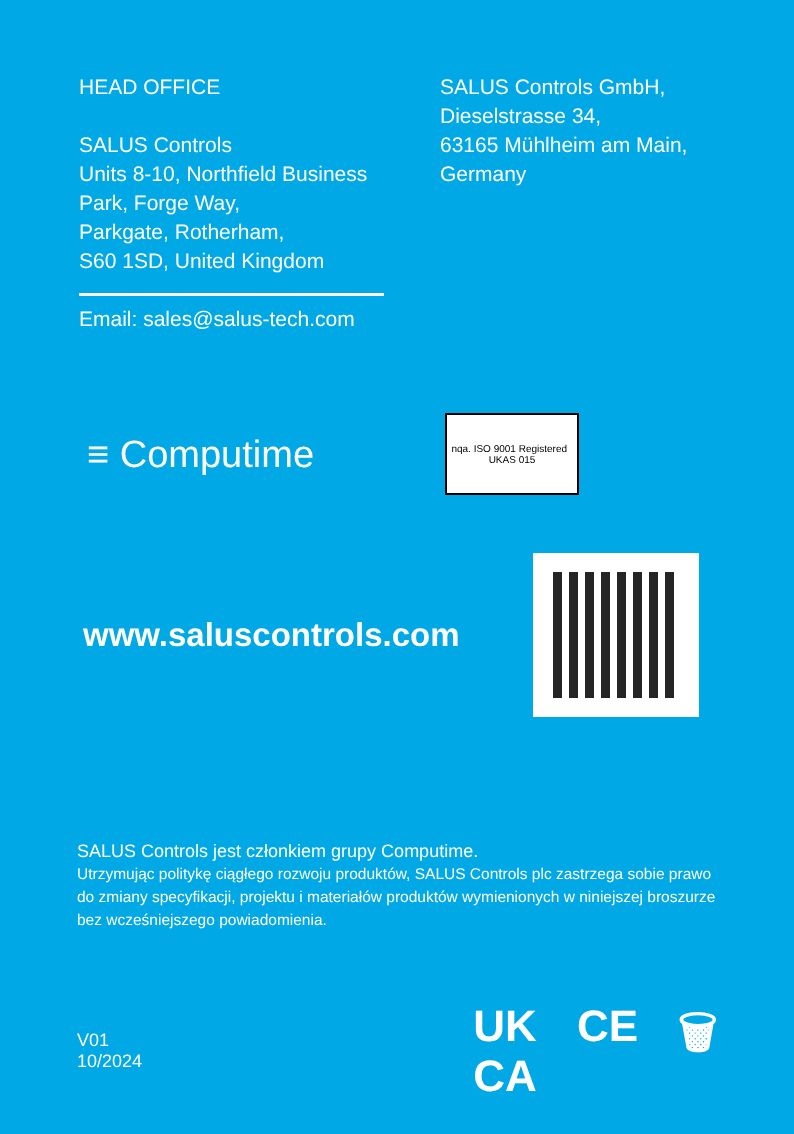HEAD OFFICE
SALUS Controls
Units 8-10, Northfield Business
Park, Forge Way,
Parkgate, Rotherham,
S60 1SD, United Kingdom
Email: sales@salus-tech.com
SALUS Controls GmbH,
Dieselstrasse 34,
63165 Mühlheim am Main,
Germany
≡ Computime
nqa. ISO 9001 Registered UKAS 015
www.saluscontrols.com
SALUS Controls jest członkiem grupy Computime.
Utrzymując politykę ciągłego rozwoju produktów, SALUS Controls plc zastrzega sobie prawo do zmiany specyfikacji, projektu i materiałów produktów wymienionych w niniejszej broszurze bez wcześniejszego powiadomienia.
V01
10/2024
UK
CA CE 🗑